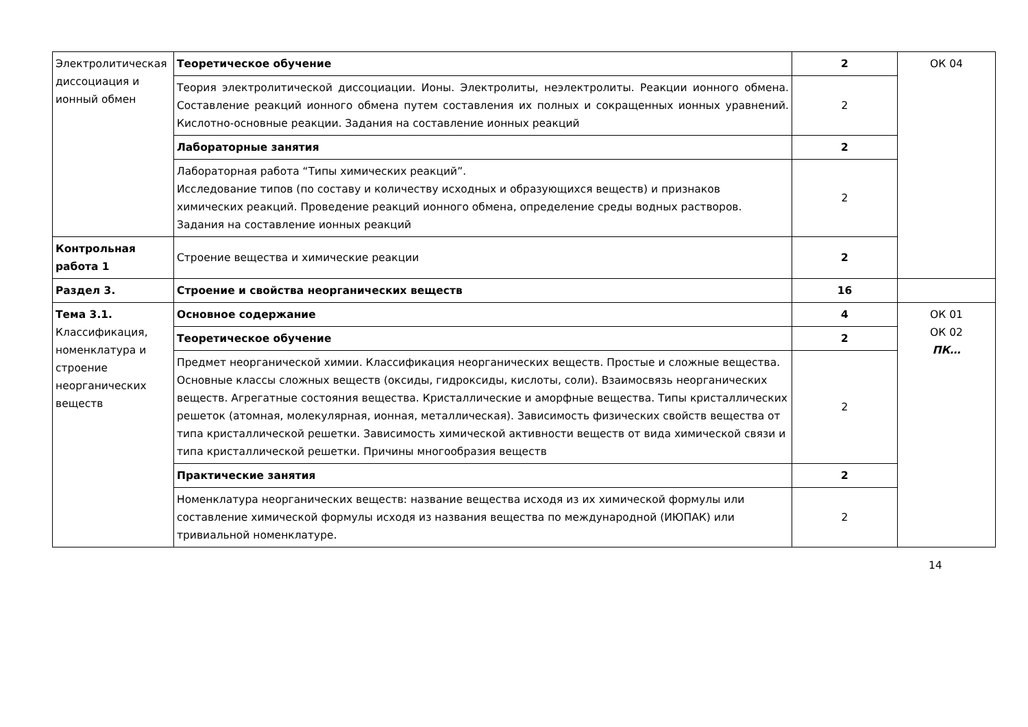| Электролитическая диссоциация и ионный обмен | Теоретическое обучение | 2 | ОК 04 |
| | Теория электролитической диссоциации. Ионы. Электролиты, неэлектролиты. Реакции ионного обмена. Составление реакций ионного обмена путем составления их полных и сокращенных ионных уравнений. Кислотно-основные реакции. Задания на составление ионных реакций | 2 | |
| | Лабораторные занятия | 2 | |
| | Лабораторная работа “Типы химических реакций”. Исследование типов (по составу и количеству исходных и образующихся веществ) и признаков химических реакций. Проведение реакций ионного обмена, определение среды водных растворов. Задания на составление ионных реакций | 2 | |
| Контрольная работа 1 | Строение вещества и химические реакции | 2 | |
| Раздел 3. | Строение и свойства неорганических веществ | 16 | |
| Тема 3.1. Классификация, номенклатура и строение неорганических веществ | Основное содержание | 4 | ОК 01 ОК 02 ПК… |
| | Теоретическое обучение | 2 | |
| | Предмет неорганической химии. Классификация неорганических веществ. Простые и сложные вещества. Основные классы сложных веществ (оксиды, гидроксиды, кислоты, соли). Взаимосвязь неорганических веществ. Агрегатные состояния вещества. Кристаллические и аморфные вещества. Типы кристаллических решеток (атомная, молекулярная, ионная, металлическая). Зависимость физических свойств вещества от типа кристаллической решетки. Зависимость химической активности веществ от вида химической связи и типа кристаллической решетки. Причины многообразия веществ | 2 | |
| | Практические занятия | 2 | |
| | Номенклатура неорганических веществ: название вещества исходя из их химической формулы или составление химической формулы исходя из названия вещества по международной (ИЮПАК) или тривиальной номенклатуре. | 2 | |
14